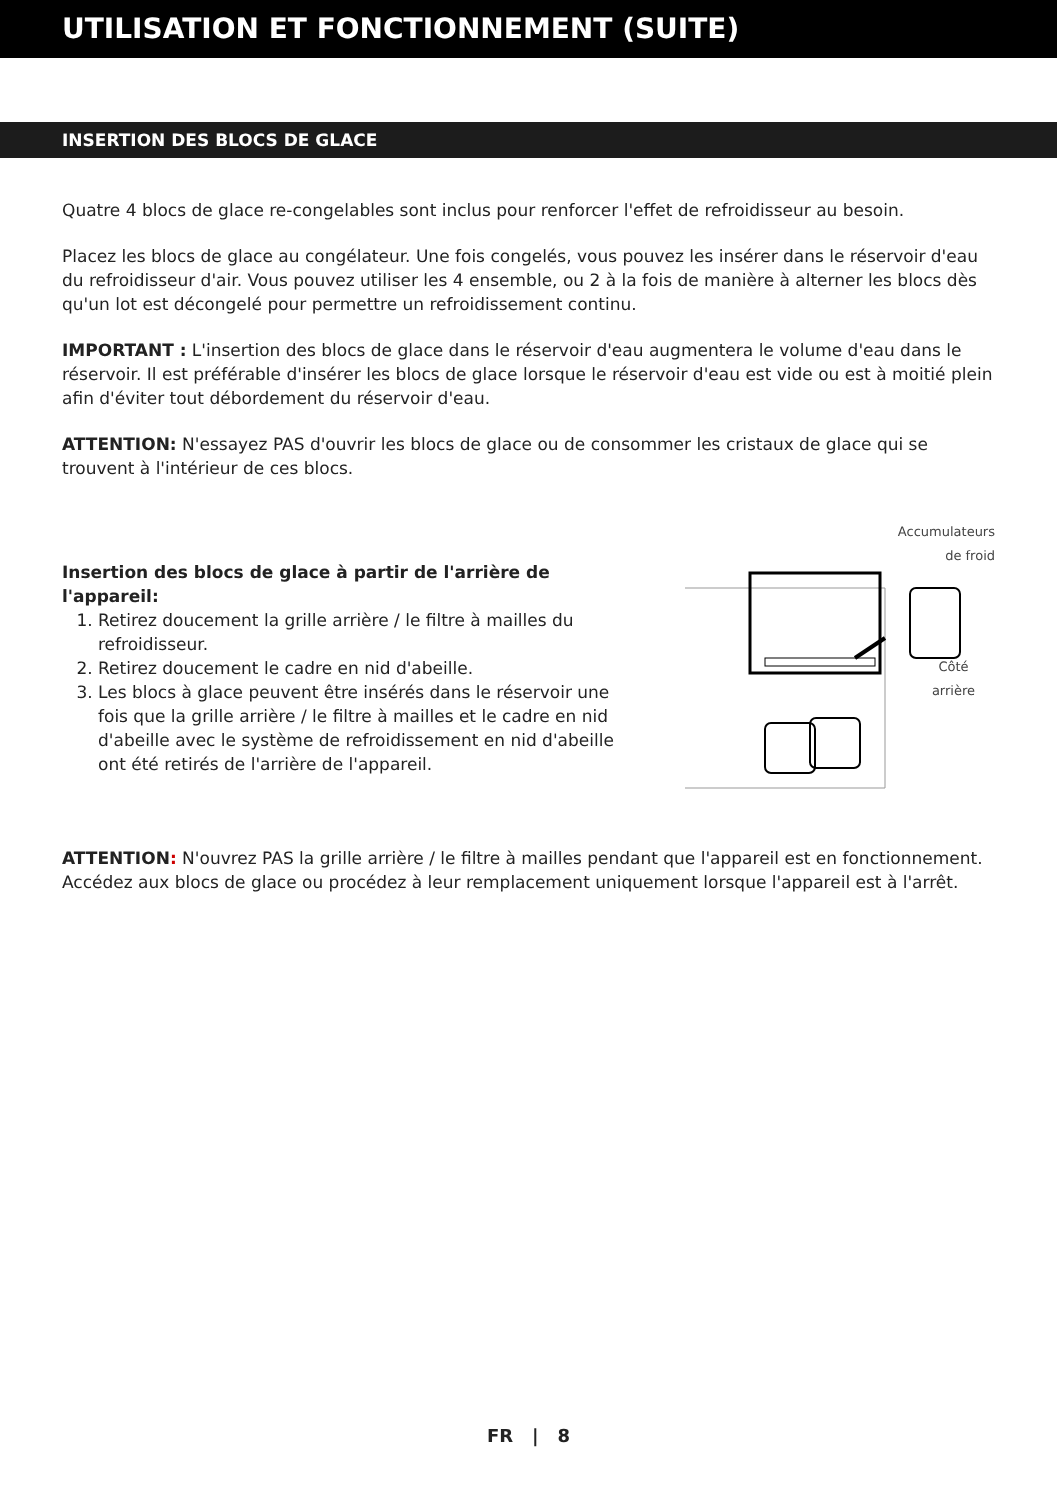UTILISATION ET FONCTIONNEMENT (SUITE)
INSERTION DES BLOCS DE GLACE
Quatre 4 blocs de glace re-congelables sont inclus pour renforcer l'effet de refroidisseur au besoin.
Placez les blocs de glace au congélateur. Une fois congelés, vous pouvez les insérer dans le réservoir d'eau du refroidisseur d'air. Vous pouvez utiliser les 4 ensemble, ou 2 à la fois de manière à alterner les blocs dès qu'un lot est décongelé pour permettre un refroidissement continu.
IMPORTANT : L'insertion des blocs de glace dans le réservoir d'eau augmentera le volume d'eau dans le réservoir. Il est préférable d'insérer les blocs de glace lorsque le réservoir d'eau est vide ou est à moitié plein afin d'éviter tout débordement du réservoir d'eau.
ATTENTION: N'essayez PAS d'ouvrir les blocs de glace ou de consommer les cristaux de glace qui se trouvent à l'intérieur de ces blocs.
Insertion des blocs de glace à partir de l'arrière de l'appareil:
1. Retirez doucement la grille arrière / le filtre à mailles du refroidisseur.
2. Retirez doucement le cadre en nid d'abeille.
3. Les blocs à glace peuvent être insérés dans le réservoir une fois que la grille arrière / le filtre à mailles et le cadre en nid d'abeille avec le système de refroidissement en nid d'abeille ont été retirés de l'arrière de l'appareil.
Accumulateurs
de froid
Côté
arrière
ATTENTION: N'ouvrez PAS la grille arrière / le filtre à mailles pendant que l'appareil est en fonctionnement. Accédez aux blocs de glace ou procédez à leur remplacement uniquement lorsque l'appareil est à l'arrêt.
FR | 8